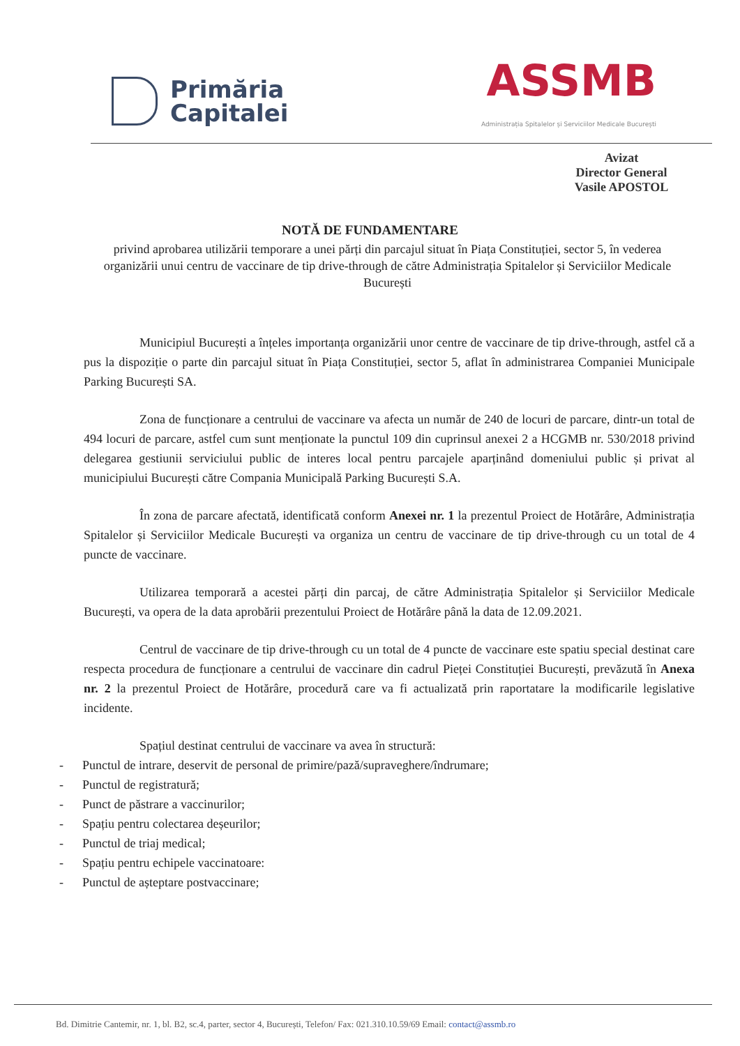Primăria
Capitalei
ASSMB
Administrația Spitalelor și Serviciilor Medicale București
Avizat
Director General
Vasile APOSTOL
NOTĂ DE FUNDAMENTARE
privind aprobarea utilizării temporare a unei părți din parcajul situat în Piața Constituției, sector 5, în vederea organizării unui centru de vaccinare de tip drive-through de către Administrația Spitalelor și Serviciilor Medicale București
Municipiul București a înțeles importanța organizării unor centre de vaccinare de tip drive-through, astfel că a pus la dispoziție o parte din parcajul situat în Piața Constituției, sector 5, aflat în administrarea Companiei Municipale Parking București SA.
Zona de funcționare a centrului de vaccinare va afecta un număr de 240 de locuri de parcare, dintr-un total de 494 locuri de parcare, astfel cum sunt menționate la punctul 109 din cuprinsul anexei 2 a HCGMB nr. 530/2018 privind delegarea gestiunii serviciului public de interes local pentru parcajele aparținând domeniului public și privat al municipiului București către Compania Municipală Parking București S.A.
În zona de parcare afectată, identificată conform Anexei nr. 1 la prezentul Proiect de Hotărâre, Administrația Spitalelor și Serviciilor Medicale București va organiza un centru de vaccinare de tip drive-through cu un total de 4 puncte de vaccinare.
Utilizarea temporară a acestei părți din parcaj, de către Administrația Spitalelor și Serviciilor Medicale București, va opera de la data aprobării prezentului Proiect de Hotărâre până la data de 12.09.2021.
Centrul de vaccinare de tip drive-through cu un total de 4 puncte de vaccinare este spatiu special destinat care respecta procedura de funcționare a centrului de vaccinare din cadrul Pieței Constituției București, prevăzută în Anexa nr. 2 la prezentul Proiect de Hotărâre, procedură care va fi actualizată prin raportatare la modificarile legislative incidente.
Spațiul destinat centrului de vaccinare va avea în structură:
- Punctul de intrare, deservit de personal de primire/pază/supraveghere/îndrumare;
- Punctul de registratură;
- Punct de păstrare a vaccinurilor;
- Spațiu pentru colectarea deșeurilor;
- Punctul de triaj medical;
- Spațiu pentru echipele vaccinatoare:
- Punctul de așteptare postvaccinare;
Bd. Dimitrie Cantemir, nr. 1, bl. B2, sc.4, parter, sector 4, București, Telefon/ Fax: 021.310.10.59/69 Email: contact@assmb.ro